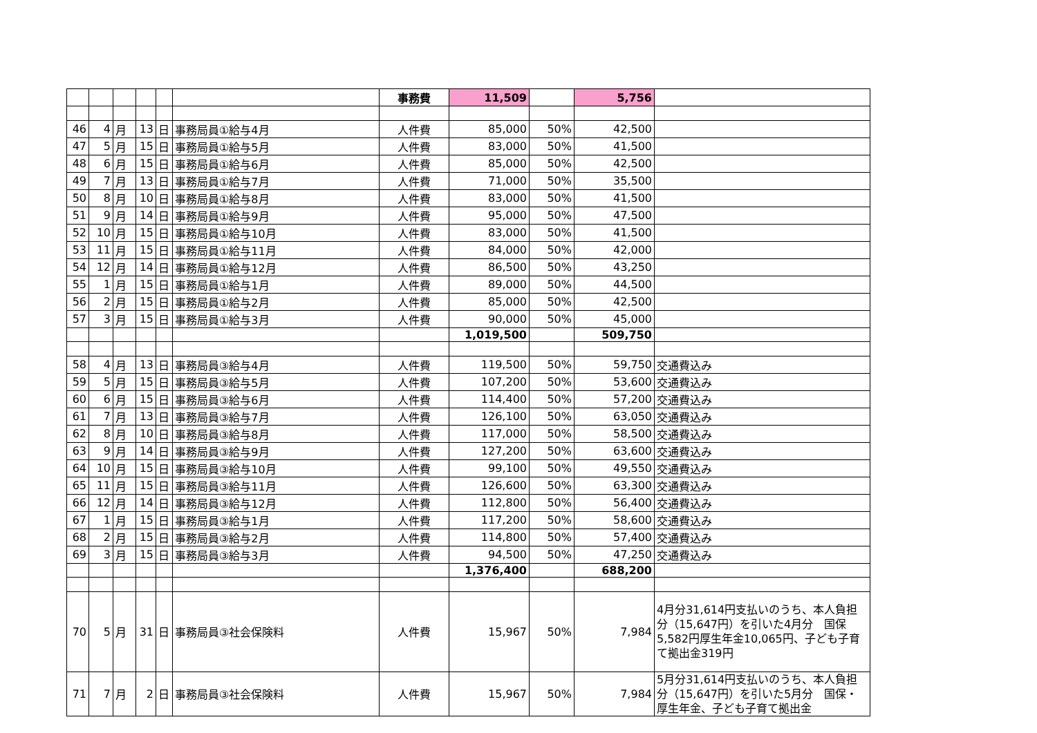| | | | | | | 事務費 | 11,509 | | 5,756 | |
| 46 | 4 | 月 | 13 | 日 | 事務局員①給与4月 | 人件費 | 85,000 | 50% | 42,500 | |
| 47 | 5 | 月 | 15 | 日 | 事務局員①給与5月 | 人件費 | 83,000 | 50% | 41,500 | |
| 48 | 6 | 月 | 15 | 日 | 事務局員①給与6月 | 人件費 | 85,000 | 50% | 42,500 | |
| 49 | 7 | 月 | 13 | 日 | 事務局員①給与7月 | 人件費 | 71,000 | 50% | 35,500 | |
| 50 | 8 | 月 | 10 | 日 | 事務局員①給与8月 | 人件費 | 83,000 | 50% | 41,500 | |
| 51 | 9 | 月 | 14 | 日 | 事務局員①給与9月 | 人件費 | 95,000 | 50% | 47,500 | |
| 52 | 10 | 月 | 15 | 日 | 事務局員①給与10月 | 人件費 | 83,000 | 50% | 41,500 | |
| 53 | 11 | 月 | 15 | 日 | 事務局員①給与11月 | 人件費 | 84,000 | 50% | 42,000 | |
| 54 | 12 | 月 | 14 | 日 | 事務局員①給与12月 | 人件費 | 86,500 | 50% | 43,250 | |
| 55 | 1 | 月 | 15 | 日 | 事務局員①給与1月 | 人件費 | 89,000 | 50% | 44,500 | |
| 56 | 2 | 月 | 15 | 日 | 事務局員①給与2月 | 人件費 | 85,000 | 50% | 42,500 | |
| 57 | 3 | 月 | 15 | 日 | 事務局員①給与3月 | 人件費 | 90,000 | 50% | 45,000 | |
| | | | | | | | 1,019,500 | | 509,750 | |
| 58 | 4 | 月 | 13 | 日 | 事務局員③給与4月 | 人件費 | 119,500 | 50% | 59,750 | 交通費込み |
| 59 | 5 | 月 | 15 | 日 | 事務局員③給与5月 | 人件費 | 107,200 | 50% | 53,600 | 交通費込み |
| 60 | 6 | 月 | 15 | 日 | 事務局員③給与6月 | 人件費 | 114,400 | 50% | 57,200 | 交通費込み |
| 61 | 7 | 月 | 13 | 日 | 事務局員③給与7月 | 人件費 | 126,100 | 50% | 63,050 | 交通費込み |
| 62 | 8 | 月 | 10 | 日 | 事務局員③給与8月 | 人件費 | 117,000 | 50% | 58,500 | 交通費込み |
| 63 | 9 | 月 | 14 | 日 | 事務局員③給与9月 | 人件費 | 127,200 | 50% | 63,600 | 交通費込み |
| 64 | 10 | 月 | 15 | 日 | 事務局員③給与10月 | 人件費 | 99,100 | 50% | 49,550 | 交通費込み |
| 65 | 11 | 月 | 15 | 日 | 事務局員③給与11月 | 人件費 | 126,600 | 50% | 63,300 | 交通費込み |
| 66 | 12 | 月 | 14 | 日 | 事務局員③給与12月 | 人件費 | 112,800 | 50% | 56,400 | 交通費込み |
| 67 | 1 | 月 | 15 | 日 | 事務局員③給与1月 | 人件費 | 117,200 | 50% | 58,600 | 交通費込み |
| 68 | 2 | 月 | 15 | 日 | 事務局員③給与2月 | 人件費 | 114,800 | 50% | 57,400 | 交通費込み |
| 69 | 3 | 月 | 15 | 日 | 事務局員③給与3月 | 人件費 | 94,500 | 50% | 47,250 | 交通費込み |
| | | | | | | | 1,376,400 | | 688,200 | |
| 70 | 5 | 月 | 31 | 日 | 事務局員③社会保険料 | 人件費 | 15,967 | 50% | 7,984 | 4月分31,614円支払いのうち、本人負担分（15,647円）を引いた4月分 国保5,582円厚生年金10,065円、子ども子育て拠出金319円 |
| 71 | 7 | 月 | 2 | 日 | 事務局員③社会保険料 | 人件費 | 15,967 | 50% | 7,984 | 5月分31,614円支払いのうち、本人負担分（15,647円）を引いた5月分 国保・厚生年金、子ども子育て拠出金 |